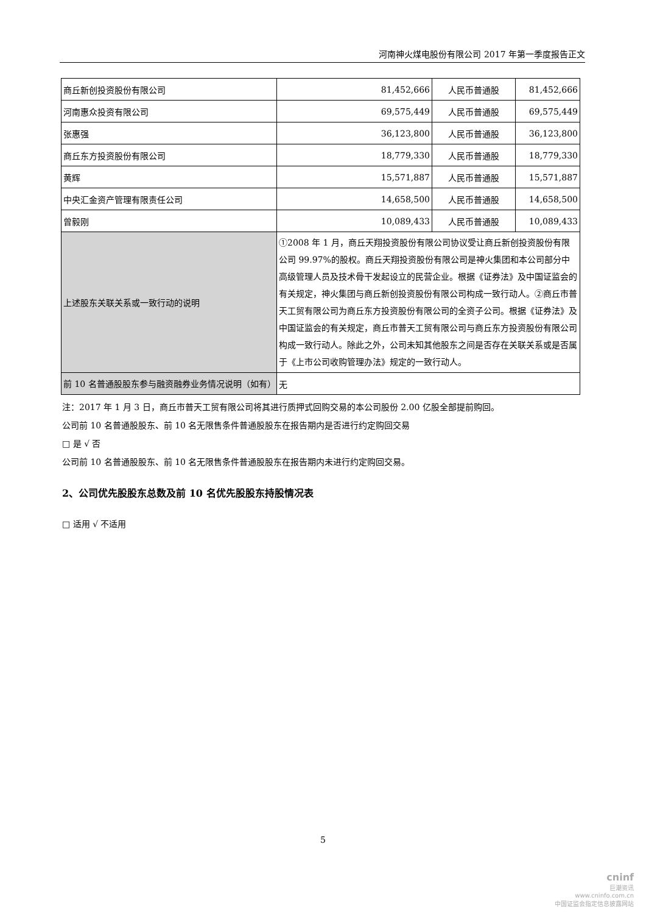河南神火煤电股份有限公司 2017 年第一季度报告正文
| 商丘新创投资股份有限公司 | 81,452,666 | 人民币普通股 | 81,452,666 |
| 河南惠众投资有限公司 | 69,575,449 | 人民币普通股 | 69,575,449 |
| 张惠强 | 36,123,800 | 人民币普通股 | 36,123,800 |
| 商丘东方投资股份有限公司 | 18,779,330 | 人民币普通股 | 18,779,330 |
| 黄辉 | 15,571,887 | 人民币普通股 | 15,571,887 |
| 中央汇金资产管理有限责任公司 | 14,658,500 | 人民币普通股 | 14,658,500 |
| 曾毅刚 | 10,089,433 | 人民币普通股 | 10,089,433 |
| 上述股东关联关系或一致行动的说明 | ①2008 年 1 月，商丘天翔投资股份有限公司协议受让商丘新创投资股份有限公司 99.97%的股权。商丘天翔投资股份有限公司是神火集团和本公司部分中高级管理人员及技术骨干发起设立的民营企业。根据《证券法》及中国证监会的有关规定，神火集团与商丘新创投资股份有限公司构成一致行动人。②商丘市普天工贸有限公司为商丘东方投资股份有限公司的全资子公司。根据《证券法》及中国证监会的有关规定，商丘市普天工贸有限公司与商丘东方投资股份有限公司构成一致行动人。除此之外，公司未知其他股东之间是否存在关联关系或是否属于《上市公司收购管理办法》规定的一致行动人。 | | |
| 前 10 名普通股股东参与融资融券业务情况说明（如有） | 无 | | |
注：2017 年 1 月 3 日，商丘市普天工贸有限公司将其进行质押式回购交易的本公司股份 2.00 亿股全部提前购回。
公司前 10 名普通股股东、前 10 名无限售条件普通股股东在报告期内是否进行约定购回交易
□ 是 √ 否
公司前 10 名普通股股东、前 10 名无限售条件普通股股东在报告期内未进行约定购回交易。
2、公司优先股股东总数及前 10 名优先股股东持股情况表
□ 适用 √ 不适用
5
cninf
巨潮资讯
www.cninfo.com.cn
中国证监会指定信息披露网站